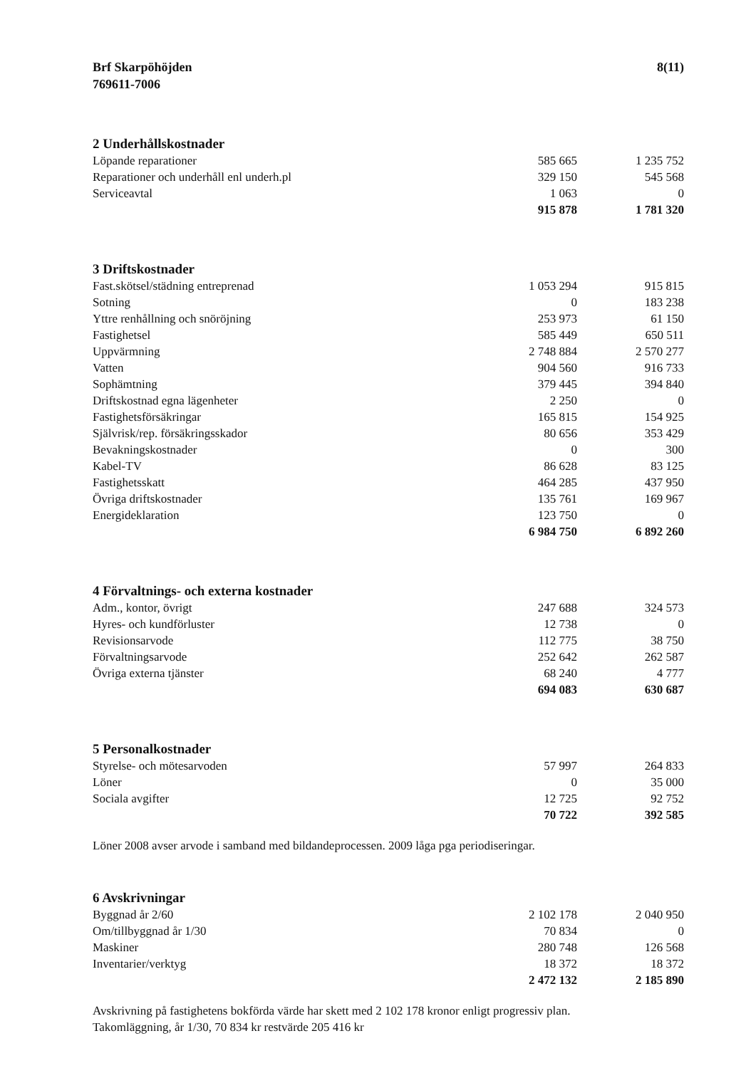Brf Skarpöhöjden
769611-7006
8(11)
2 Underhållskostnader
| Löpande reparationer | 585 665 | 1 235 752 |
| Reparationer och underhåll enl underh.pl | 329 150 | 545 568 |
| Serviceavtal | 1 063 | 0 |
| | 915 878 | 1 781 320 |
3 Driftskostnader
| Fast.skötsel/städning entreprenad | 1 053 294 | 915 815 |
| Sotning | 0 | 183 238 |
| Yttre renhållning och snöröjning | 253 973 | 61 150 |
| Fastighetsel | 585 449 | 650 511 |
| Uppvärmning | 2 748 884 | 2 570 277 |
| Vatten | 904 560 | 916 733 |
| Sophämtning | 379 445 | 394 840 |
| Driftskostnad egna lägenheter | 2 250 | 0 |
| Fastighetsförsäkringar | 165 815 | 154 925 |
| Självrisk/rep. försäkringsskador | 80 656 | 353 429 |
| Bevakningskostnader | 0 | 300 |
| Kabel-TV | 86 628 | 83 125 |
| Fastighetsskatt | 464 285 | 437 950 |
| Övriga driftskostnader | 135 761 | 169 967 |
| Energideklaration | 123 750 | 0 |
| | 6 984 750 | 6 892 260 |
4 Förvaltnings- och externa kostnader
| Adm., kontor, övrigt | 247 688 | 324 573 |
| Hyres- och kundförluster | 12 738 | 0 |
| Revisionsarvode | 112 775 | 38 750 |
| Förvaltningsarvode | 252 642 | 262 587 |
| Övriga externa tjänster | 68 240 | 4 777 |
| | 694 083 | 630 687 |
5 Personalkostnader
| Styrelse- och mötesarvoden | 57 997 | 264 833 |
| Löner | 0 | 35 000 |
| Sociala avgifter | 12 725 | 92 752 |
| | 70 722 | 392 585 |
Löner 2008 avser arvode i samband med bildandeprocessen. 2009 låga pga periodiseringar.
6 Avskrivningar
| Byggnad år 2/60 | 2 102 178 | 2 040 950 |
| Om/tillbyggnad år 1/30 | 70 834 | 0 |
| Maskiner | 280 748 | 126 568 |
| Inventarier/verktyg | 18 372 | 18 372 |
| | 2 472 132 | 2 185 890 |
Avskrivning på fastighetens bokförda värde har skett med 2 102 178 kronor enligt progressiv plan.
Takomläggning, år 1/30, 70 834 kr restvärde 205 416 kr